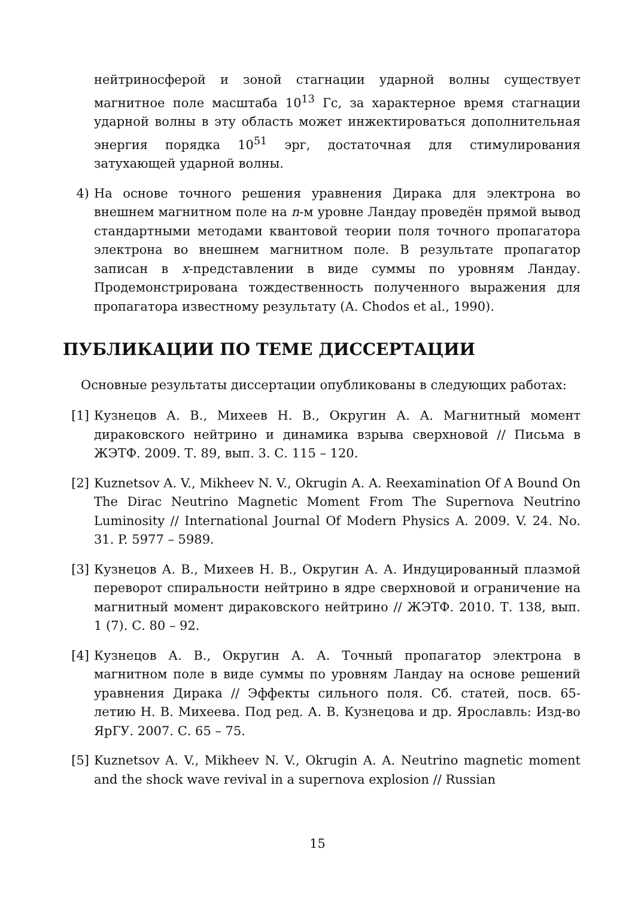нейтриносферой и зоной стагнации ударной волны существует магнитное поле масштаба 10<sup>13</sup> Гс, за характерное время стагнации ударной волны в эту область может инжектироваться дополнительная энергия порядка 10<sup>51</sup> эрг, достаточная для стимулирования затухающей ударной волны.
4) На основе точного решения уравнения Дирака для электрона во внешнем магнитном поле на n-м уровне Ландау проведён прямой вывод стандартными методами квантовой теории поля точного пропагатора электрона во внешнем магнитном поле. В результате пропагатор записан в x-представлении в виде суммы по уровням Ландау. Продемонстрирована тождественность полученного выражения для пропагатора известному результату (A. Chodos et al., 1990).
ПУБЛИКАЦИИ ПО ТЕМЕ ДИССЕРТАЦИИ
Основные результаты диссертации опубликованы в следующих работах:
[1] Кузнецов А. В., Михеев Н. В., Округин А. А. Магнитный момент дираковского нейтрино и динамика взрыва сверхновой // Письма в ЖЭТФ. 2009. Т. 89, вып. 3. С. 115 – 120.
[2] Kuznetsov A. V., Mikheev N. V., Okrugin A. A. Reexamination Of A Bound On The Dirac Neutrino Magnetic Moment From The Supernova Neutrino Luminosity // International Journal Of Modern Physics A. 2009. V. 24. No. 31. P. 5977 – 5989.
[3] Кузнецов А. В., Михеев Н. В., Округин А. А. Индуцированный плазмой переворот спиральности нейтрино в ядре сверхновой и ограничение на магнитный момент дираковского нейтрино // ЖЭТФ. 2010. Т. 138, вып. 1 (7). С. 80 – 92.
[4] Кузнецов А. В., Округин А. А. Точный пропагатор электрона в магнитном поле в виде суммы по уровням Ландау на основе решений уравнения Дирака // Эффекты сильного поля. Сб. статей, посв. 65-летию Н. В. Михеева. Под ред. А. В. Кузнецова и др. Ярославль: Изд-во ЯрГУ. 2007. С. 65 – 75.
[5] Kuznetsov A. V., Mikheev N. V., Okrugin A. A. Neutrino magnetic moment and the shock wave revival in a supernova explosion // Russian
15